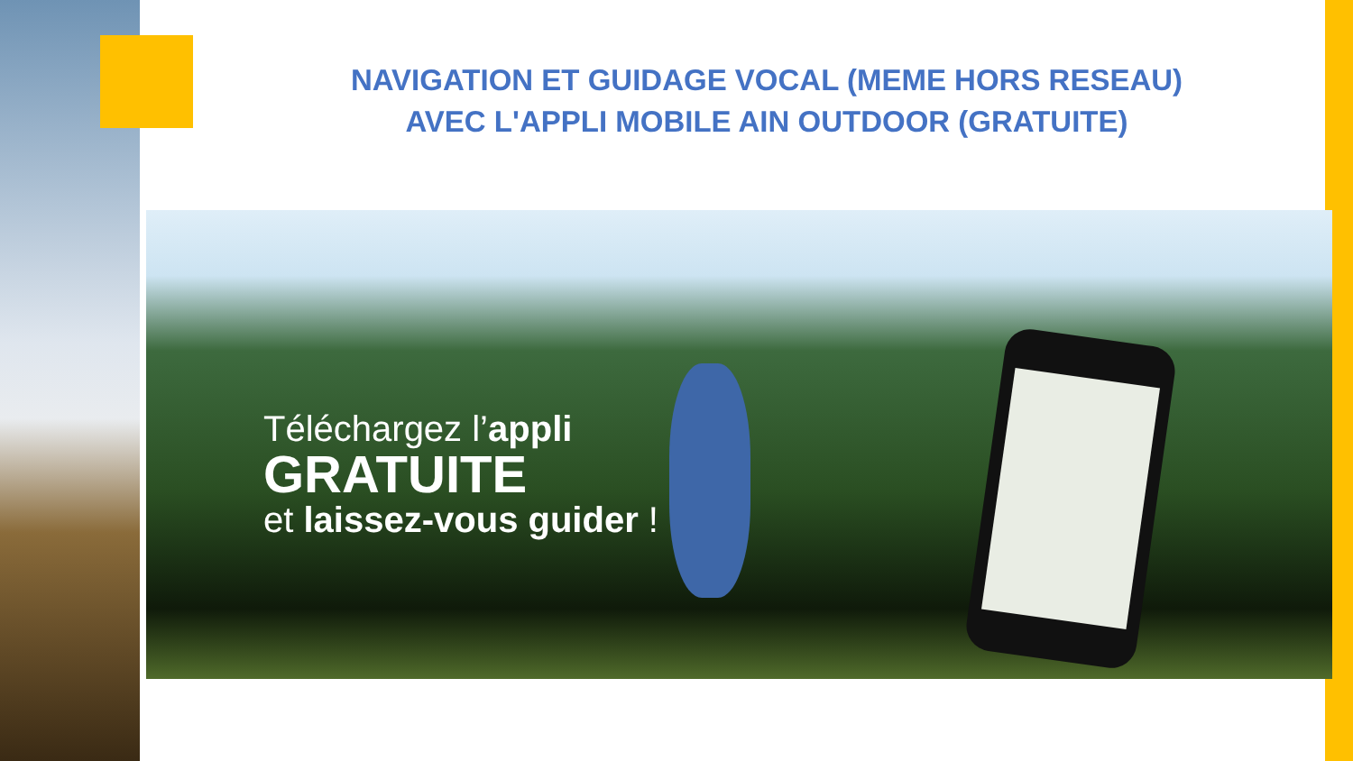NAVIGATION ET GUIDAGE VOCAL (MEME HORS RESEAU)
AVEC L'APPLI MOBILE AIN OUTDOOR (GRATUITE)
Téléchargez l’appli
GRATUITE
et laissez-vous guider !